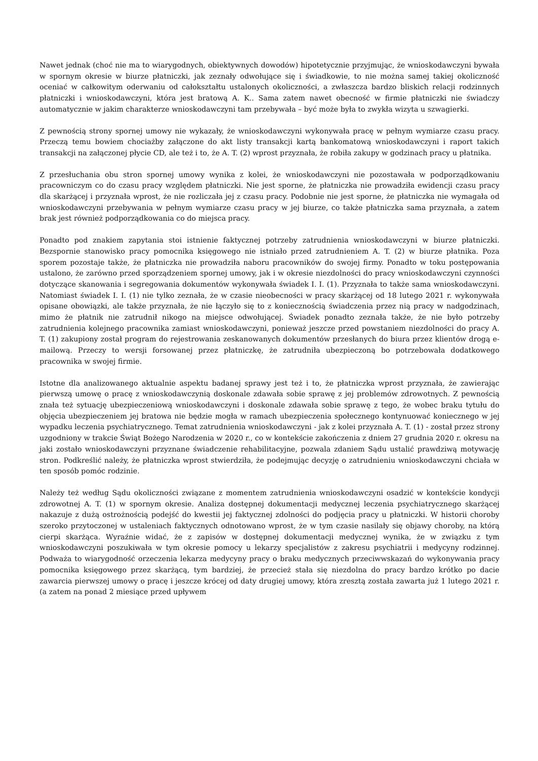Nawet jednak (choć nie ma to wiarygodnych, obiektywnych dowodów) hipotetycznie przyjmując, że wnioskodawczyni bywała w spornym okresie w biurze płatniczki, jak zeznały odwołujące się i świadkowie, to nie można samej takiej okoliczność oceniać w całkowitym oderwaniu od całokształtu ustalonych okoliczności, a zwłaszcza bardzo bliskich relacji rodzinnych płatniczki i wnioskodawczyni, która jest bratową A. K.. Sama zatem nawet obecność w firmie płatniczki nie świadczy automatycznie w jakim charakterze wnioskodawczyni tam przebywała – być może była to zwykła wizyta u szwagierki.
Z pewnością strony spornej umowy nie wykazały, że wnioskodawczyni wykonywała pracę w pełnym wymiarze czasu pracy. Przeczą temu bowiem chociażby załączone do akt listy transakcji kartą bankomatową wnioskodawczyni i raport takich transakcji na załączonej płycie CD, ale też i to, że A. T. (2) wprost przyznała, że robiła zakupy w godzinach pracy u płatnika.
Z przesłuchania obu stron spornej umowy wynika z kolei, że wnioskodawczyni nie pozostawała w podporządkowaniu pracowniczym co do czasu pracy względem płatniczki. Nie jest sporne, że płatniczka nie prowadziła ewidencji czasu pracy dla skarżącej i przyznała wprost, że nie rozliczała jej z czasu pracy. Podobnie nie jest sporne, że płatniczka nie wymagała od wnioskodawczyni przebywania w pełnym wymiarze czasu pracy w jej biurze, co także płatniczka sama przyznała, a zatem brak jest również podporządkowania co do miejsca pracy.
Ponadto pod znakiem zapytania stoi istnienie faktycznej potrzeby zatrudnienia wnioskodawczyni w biurze płatniczki. Bezspornie stanowisko pracy pomocnika księgowego nie istniało przed zatrudnieniem A. T. (2) w biurze płatnika. Poza sporem pozostaje także, że płatniczka nie prowadziła naboru pracowników do swojej firmy. Ponadto w toku postępowania ustalono, że zarówno przed sporządzeniem spornej umowy, jak i w okresie niezdolności do pracy wnioskodawczyni czynności dotyczące skanowania i segregowania dokumentów wykonywała świadek I. I. (1). Przyznała to także sama wnioskodawczyni. Natomiast świadek I. I. (1) nie tylko zeznała, że w czasie nieobecności w pracy skarżącej od 18 lutego 2021 r. wykonywała opisane obowiązki, ale także przyznała, że nie łączyło się to z koniecznością świadczenia przez nią pracy w nadgodzinach, mimo że płatnik nie zatrudnił nikogo na miejsce odwołującej. Świadek ponadto zeznała także, że nie było potrzeby zatrudnienia kolejnego pracownika zamiast wnioskodawczyni, ponieważ jeszcze przed powstaniem niezdolności do pracy A. T. (1) zakupiony został program do rejestrowania zeskanowanych dokumentów przesłanych do biura przez klientów drogą e-mailową. Przeczy to wersji forsowanej przez płatniczkę, że zatrudniła ubezpieczoną bo potrzebowała dodatkowego pracownika w swojej firmie.
Istotne dla analizowanego aktualnie aspektu badanej sprawy jest też i to, że płatniczka wprost przyznała, że zawierając pierwszą umowę o pracę z wnioskodawczynią doskonale zdawała sobie sprawę z jej problemów zdrowotnych. Z pewnością znała też sytuację ubezpieczeniową wnioskodawczyni i doskonale zdawała sobie sprawę z tego, że wobec braku tytułu do objęcia ubezpieczeniem jej bratowa nie będzie mogła w ramach ubezpieczenia społecznego kontynuować koniecznego w jej wypadku leczenia psychiatrycznego. Temat zatrudnienia wnioskodawczyni - jak z kolei przyznała A. T. (1) - został przez strony uzgodniony w trakcie Świąt Bożego Narodzenia w 2020 r., co w kontekście zakończenia z dniem 27 grudnia 2020 r. okresu na jaki zostało wnioskodawczyni przyznane świadczenie rehabilitacyjne, pozwala zdaniem Sądu ustalić prawdziwą motywację stron. Podkreślić należy, że płatniczka wprost stwierdziła, że podejmując decyzję o zatrudnieniu wnioskodawczyni chciała w ten sposób pomóc rodzinie.
Należy też według Sądu okoliczności związane z momentem zatrudnienia wnioskodawczyni osadzić w kontekście kondycji zdrowotnej A. T. (1) w spornym okresie. Analiza dostępnej dokumentacji medycznej leczenia psychiatrycznego skarżącej nakazuje z dużą ostrożnością podejść do kwestii jej faktycznej zdolności do podjęcia pracy u płatniczki. W historii choroby szeroko przytoczonej w ustaleniach faktycznych odnotowano wprost, że w tym czasie nasilały się objawy choroby, na którą cierpi skarżąca. Wyraźnie widać, że z zapisów w dostępnej dokumentacji medycznej wynika, że w związku z tym wnioskodawczyni poszukiwała w tym okresie pomocy u lekarzy specjalistów z zakresu psychiatrii i medycyny rodzinnej. Podważa to wiarygodność orzeczenia lekarza medycyny pracy o braku medycznych przeciwwskazań do wykonywania pracy pomocnika księgowego przez skarżącą, tym bardziej, że przecież stała się niezdolna do pracy bardzo krótko po dacie zawarcia pierwszej umowy o pracę i jeszcze krócej od daty drugiej umowy, która zresztą została zawarta już 1 lutego 2021 r. (a zatem na ponad 2 miesiące przed upływem